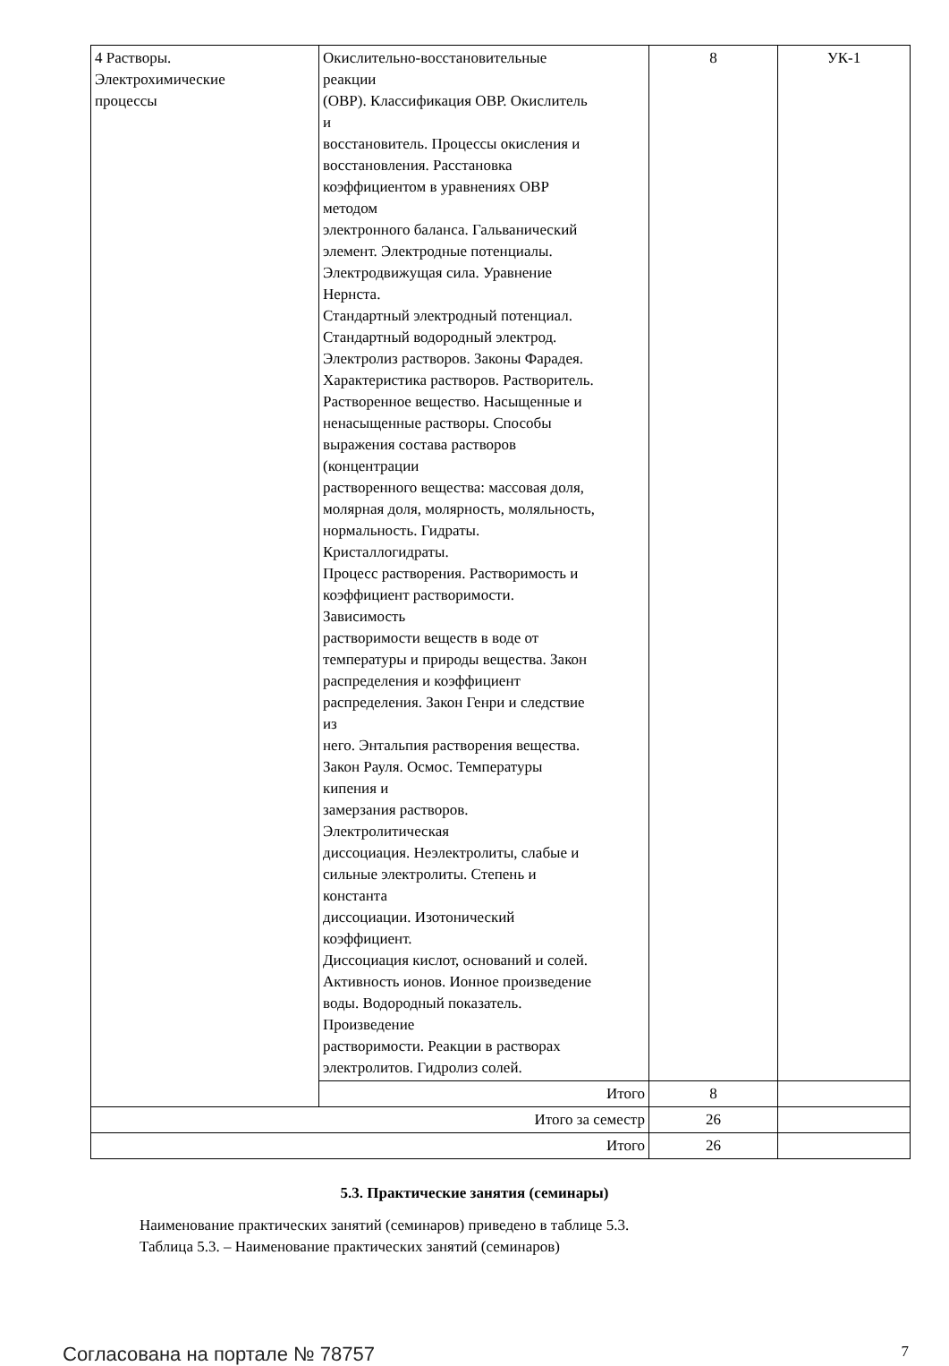| 4 Растворы. Электрохимические процессы | Окислительно-восстановительные реакции (ОВР). Классификация ОВР. Окислитель и восстановитель. Процессы окисления и восстановления. Расстановка коэффициентом в уравнениях ОВР методом электронного баланса. Гальванический элемент. Электродные потенциалы. Электродвижущая сила. Уравнение Нернста. Стандартный электродный потенциал. Стандартный водородный электрод. Электролиз растворов. Законы Фарадея. Характеристика растворов. Растворитель. Растворенное вещество. Насыщенные и ненасыщенные растворы. Способы выражения состава растворов (концентрации растворенного вещества: массовая доля, молярная доля, молярность, моляльность, нормальность. Гидраты. Кристаллогидраты. Процесс растворения. Растворимость и коэффициент растворимости. Зависимость растворимости веществ в воде от температуры и природы вещества. Закон распределения и коэффициент распределения. Закон Генри и следствие из него. Энтальпия растворения вещества. Закон Рауля. Осмос. Температуры кипения и замерзания растворов. Электролитическая диссоциация. Неэлектролиты, слабые и сильные электролиты. Степень и константа диссоциации. Изотонический коэффициент. Диссоциация кислот, оснований и солей. Активность ионов. Ионное произведение воды. Водородный показатель. Произведение растворимости. Реакции в растворах электролитов. Гидролиз солей. | 8 | УК-1 |
| | Итого | 8 | |
| Итого за семестр | | 26 | |
| Итого | | 26 | |
5.3. Практические занятия (семинары)
Наименование практических занятий (семинаров) приведено в таблице 5.3.
Таблица 5.3. – Наименование практических занятий (семинаров)
Согласована на портале № 78757 7